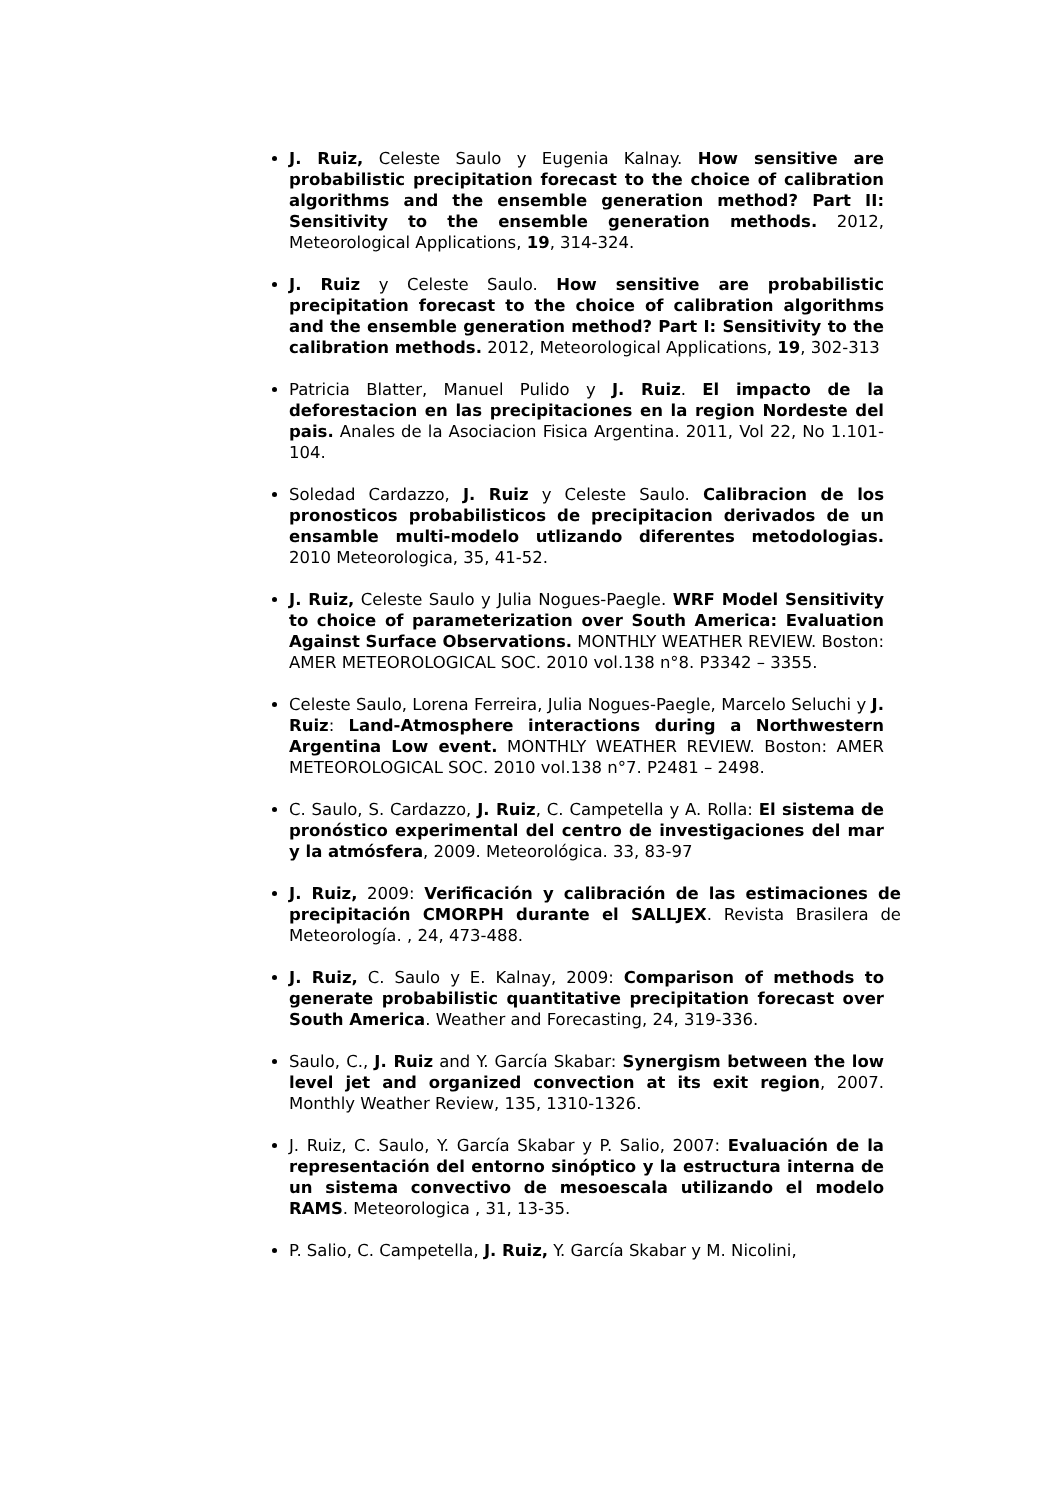J. Ruiz, Celeste Saulo y Eugenia Kalnay. How sensitive are probabilistic precipitation forecast to the choice of calibration algorithms and the ensemble generation method? Part II: Sensitivity to the ensemble generation methods. 2012, Meteorological Applications, 19, 314-324.
J. Ruiz y Celeste Saulo. How sensitive are probabilistic precipitation forecast to the choice of calibration algorithms and the ensemble generation method? Part I: Sensitivity to the calibration methods. 2012, Meteorological Applications, 19, 302-313
Patricia Blatter, Manuel Pulido y J. Ruiz. El impacto de la deforestacion en las precipitaciones en la region Nordeste del pais. Anales de la Asociacion Fisica Argentina. 2011, Vol 22, No 1.101-104.
Soledad Cardazzo, J. Ruiz y Celeste Saulo. Calibracion de los pronosticos probabilisticos de precipitacion derivados de un ensamble multi-modelo utlizando diferentes metodologias. 2010 Meteorologica, 35, 41-52.
J. Ruiz, Celeste Saulo y Julia Nogues-Paegle. WRF Model Sensitivity to choice of parameterization over South America: Evaluation Against Surface Observations. MONTHLY WEATHER REVIEW. Boston: AMER METEOROLOGICAL SOC. 2010 vol.138 n°8. P3342 – 3355.
Celeste Saulo, Lorena Ferreira, Julia Nogues-Paegle, Marcelo Seluchi y J. Ruiz: Land-Atmosphere interactions during a Northwestern Argentina Low event. MONTHLY WEATHER REVIEW. Boston: AMER METEOROLOGICAL SOC. 2010 vol.138 n°7. P2481 – 2498.
C. Saulo, S. Cardazzo, J. Ruiz, C. Campetella y A. Rolla: El sistema de pronóstico experimental del centro de investigaciones del mar y la atmósfera, 2009. Meteorológica. 33, 83-97
J. Ruiz, 2009: Verificación y calibración de las estimaciones de precipitación CMORPH durante el SALLJEX. Revista Brasilera de Meteorología. , 24, 473-488.
J. Ruiz, C. Saulo y E. Kalnay, 2009: Comparison of methods to generate probabilistic quantitative precipitation forecast over South America. Weather and Forecasting, 24, 319-336.
Saulo, C., J. Ruiz and Y. García Skabar: Synergism between the low level jet and organized convection at its exit region, 2007. Monthly Weather Review, 135, 1310-1326.
J. Ruiz, C. Saulo, Y. García Skabar y P. Salio, 2007: Evaluación de la representación del entorno sinóptico y la estructura interna de un sistema convectivo de mesoescala utilizando el modelo RAMS. Meteorologica , 31, 13-35.
P. Salio, C. Campetella, J. Ruiz, Y. García Skabar y M. Nicolini,